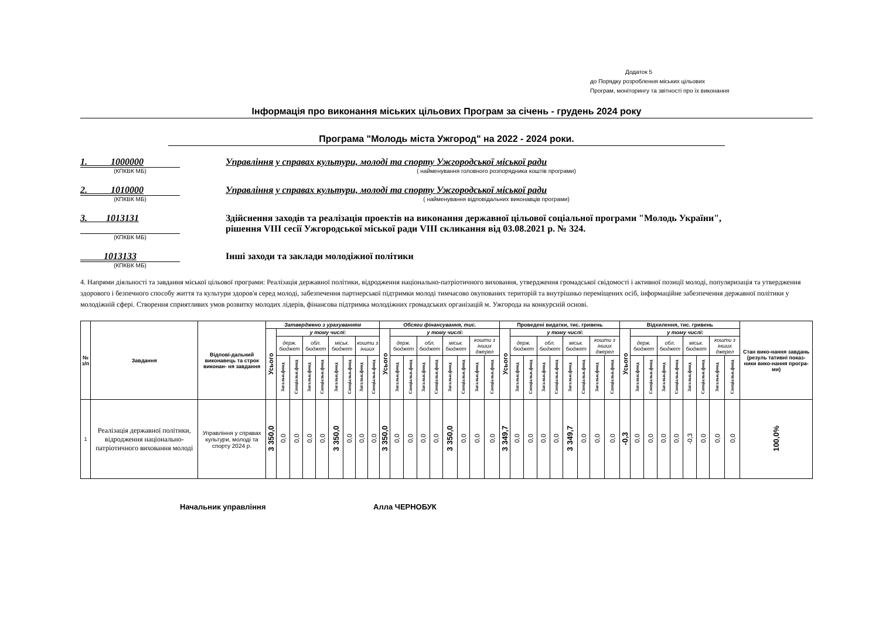Додаток 5
до Порядку розроблення міських цільових
Програм, моніторингу та звітності про їх виконання
Інформація про виконання міських цільових Програм за січень - грудень 2024 року
Програма "Молодь міста Ужгород" на 2022 - 2024 роки.
1. 1000000
Управління у справах культури, молоді та спорту Ужгородської міської ради
(КПКВК МБ) ( найменування головного розпорядника коштів програми)
2. 1010000
Управління у справах культури, молоді та спорту Ужгородської міської ради
(КПКВК МБ) ( найменування відповідальних виконавців програми)
3. 1013131 Здійснення заходів та реалізація проектів на виконання державної цільової соціальної програми "Молодь України",
рішення VIII сесії Ужгородської міської ради VIII скликання від 03.08.2021 р. № 324.
(КПКВК МБ)
1013133 Інші заходи та заклади молодіжної політики
(КПКВК МБ)
4. Напрями діяльності та завдання міської цільової програми: Реалізація державної політики, відродження національно-патріотичного виховання, утвердження громадської свідомості і активної позиції молоді, популяризація та утвердження здорового і безпечного способу життя та культури здоров'я серед молоді, забезпечення партнерської підтримки молоді тимчасово окупованих територій та внутрішньо переміщених осіб, інформаційне забезпечення державної політики у молодіжній сфері. Створення сприятливих умов розвитку молодих лідерів, фінансова підтримка молодіжних громадських організацій м. Ужгорода на конкурсній основі.
| № з/п | Завдання | Відпові-дальний виконавець та строк виконан- ня завдання | Затверджено з урахуванням | | | | | | | | | Обсяги фінансування, тис. | | | | | | | | | Проведені видатки, тис. гривень | | | | | | | | | Відхилення, тис. гривень | | | | | | | | | Стан вико-нання завдань (резуль тативні показ-ники вико-нання програ-ми) |
| --- | --- | --- | --- | --- | --- | --- | --- | --- | --- | --- | --- | --- | --- | --- | --- | --- | --- | --- | --- | --- | --- | --- | --- | --- | --- | --- | --- | --- | --- | --- | --- | --- | --- | --- | --- | --- | --- | --- | --- |
| | | | Усього | у тому числі: | | | | | | | | Усього | у тому числі: | | | | | | | | Усього | у тому числі: | | | | | | | | Усього | у тому числі: | | | | | | | | |
| | | | | держ. бюджет | | обл. бюджет | | міськ. бюджет | | кошти з інших | | | держ. бюджет | | обл. бюджет | | міськ. бюджет | | кошти з інших джерел | | | держ. бюджет | | обл. бюджет | | міськ. бюджет | | кошти з інших джерел | | | держ. бюджет | | обл. бюджет | | міськ. бюджет | | кошти з інших джерел | | |
| | | | | Загальн.фонд | Спеціальн.фонд | Загальн.фонд | Спеціальн.фонд | Загальн.фонд | Спеціальн.фонд | Загальн.фонд | Спеціальн.фонд | | Загальн.фонд | Спеціальн.фонд | Загальн.фонд | Спеціальн.фонд | Загальн.фонд | Спеціальн.фонд | Загальн.фонд | Спеціальн.фонд | | Загальн.фонд | Спеціальн.фонд | Загальн.фонд | Спеціальн.фонд | Загальн.фонд | Спеціальн.фонд | Загальн.фонд | Спеціальн.фонд | | Загальн.фонд | Спеціальн.фонд | Загальн.фонд | Спеціальн.фонд | Загальн.фонд | Спеціальн.фонд | Загальн.фонд | Спеціальн.фонд | |
| 1 | Реалізація державної політики, відродження національно-патріотичного виховання молоді | Управління у справах культури, молоді та спорту 2024 р. | 3 350,0 | 0,0 | 0,0 | 0,0 | 0,0 | 3 350,0 | 0,0 | 0,0 | 0,0 | 3 350,0 | 0,0 | 0,0 | 0,0 | 0,0 | 3 350,0 | 0,0 | 0,0 | 0,0 | 3 349,7 | 0,0 | 0,0 | 0,0 | 0,0 | 3 349,7 | 0,0 | 0,0 | 0,0 | -0,3 | 0,0 | 0,0 | 0,0 | 0,0 | -0,3 | 0,0 | 0,0 | 0,0 | 100,0% |
Начальник управління Алла ЧЕРНОБУК